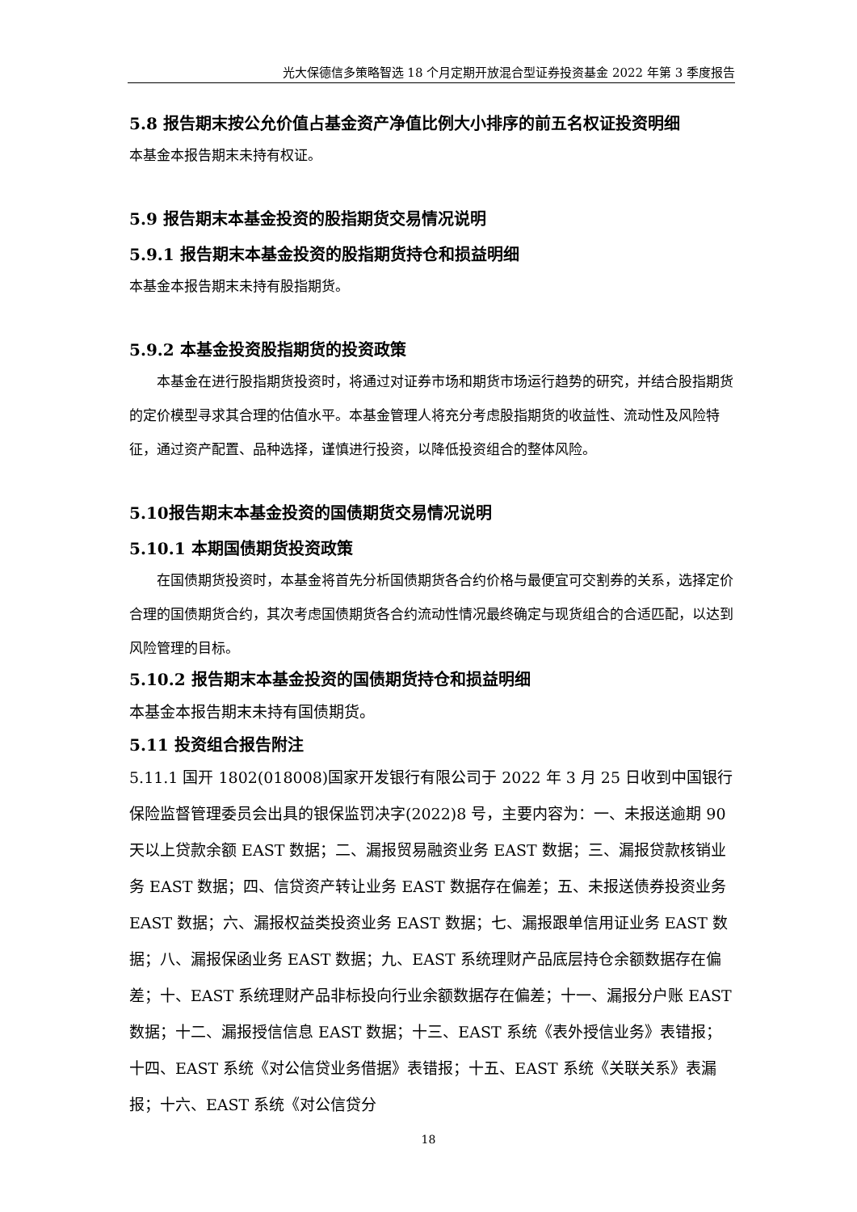光大保德信多策略智选 18 个月定期开放混合型证券投资基金 2022 年第 3 季度报告
5.8 报告期末按公允价值占基金资产净值比例大小排序的前五名权证投资明细
本基金本报告期末未持有权证。
5.9 报告期末本基金投资的股指期货交易情况说明
5.9.1 报告期末本基金投资的股指期货持仓和损益明细
本基金本报告期末未持有股指期货。
5.9.2 本基金投资股指期货的投资政策
本基金在进行股指期货投资时，将通过对证券市场和期货市场运行趋势的研究，并结合股指期货的定价模型寻求其合理的估值水平。本基金管理人将充分考虑股指期货的收益性、流动性及风险特征，通过资产配置、品种选择，谨慎进行投资，以降低投资组合的整体风险。
5.10报告期末本基金投资的国债期货交易情况说明
5.10.1 本期国债期货投资政策
在国债期货投资时，本基金将首先分析国债期货各合约价格与最便宜可交割券的关系，选择定价合理的国债期货合约，其次考虑国债期货各合约流动性情况最终确定与现货组合的合适匹配，以达到风险管理的目标。
5.10.2 报告期末本基金投资的国债期货持仓和损益明细
本基金本报告期末未持有国债期货。
5.11 投资组合报告附注
5.11.1 国开 1802(018008)国家开发银行有限公司于 2022 年 3 月 25 日收到中国银行保险监督管理委员会出具的银保监罚决字(2022)8 号，主要内容为：一、未报送逾期 90 天以上贷款余额 EAST 数据；二、漏报贸易融资业务 EAST 数据；三、漏报贷款核销业务 EAST 数据；四、信贷资产转让业务 EAST 数据存在偏差；五、未报送债券投资业务 EAST 数据；六、漏报权益类投资业务 EAST 数据；七、漏报跟单信用证业务 EAST 数据；八、漏报保函业务 EAST 数据；九、EAST 系统理财产品底层持仓余额数据存在偏差；十、EAST 系统理财产品非标投向行业余额数据存在偏差；十一、漏报分户账 EAST 数据；十二、漏报授信信息 EAST 数据；十三、EAST 系统《表外授信业务》表错报；十四、EAST 系统《对公信贷业务借据》表错报；十五、EAST 系统《关联关系》表漏报；十六、EAST 系统《对公信贷分
18